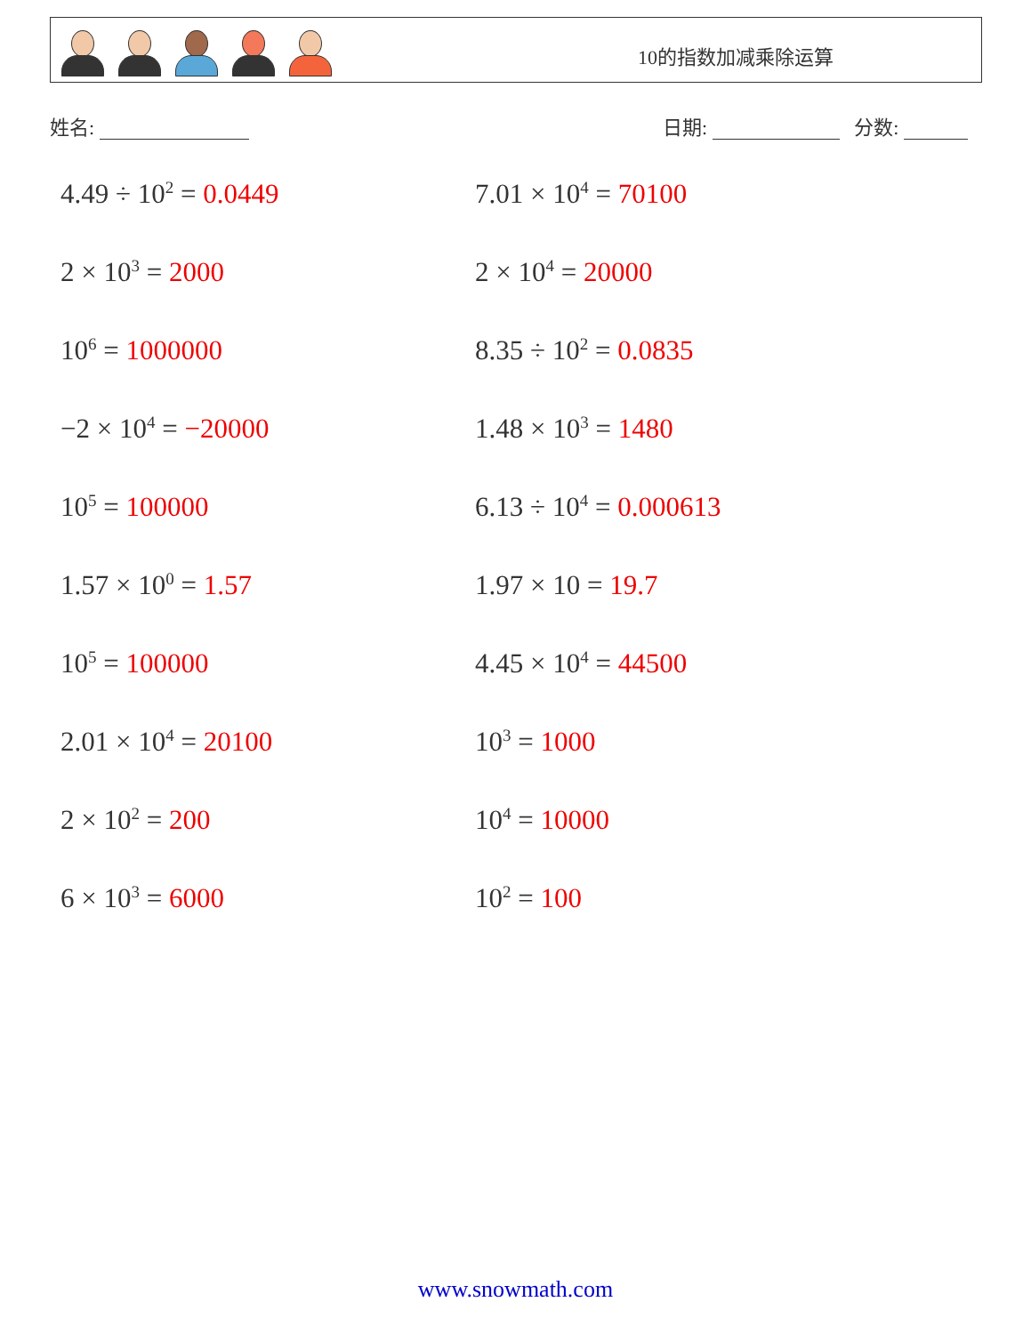10的指数加减乘除运算
姓名: 日期: 分数:
4.49 ÷ 10<sup>2</sup> = 0.0449
7.01 × 10<sup>4</sup> = 70100
2 × 10<sup>3</sup> = 2000
2 × 10<sup>4</sup> = 20000
10<sup>6</sup> = 1000000
8.35 ÷ 10<sup>2</sup> = 0.0835
−2 × 10<sup>4</sup> = −20000
1.48 × 10<sup>3</sup> = 1480
10<sup>5</sup> = 100000
6.13 ÷ 10<sup>4</sup> = 0.000613
1.57 × 10<sup>0</sup> = 1.57
1.97 × 10 = 19.7
10<sup>5</sup> = 100000
4.45 × 10<sup>4</sup> = 44500
2.01 × 10<sup>4</sup> = 20100
10<sup>3</sup> = 1000
2 × 10<sup>2</sup> = 200
10<sup>4</sup> = 10000
6 × 10<sup>3</sup> = 6000
10<sup>2</sup> = 100
www.snowmath.com